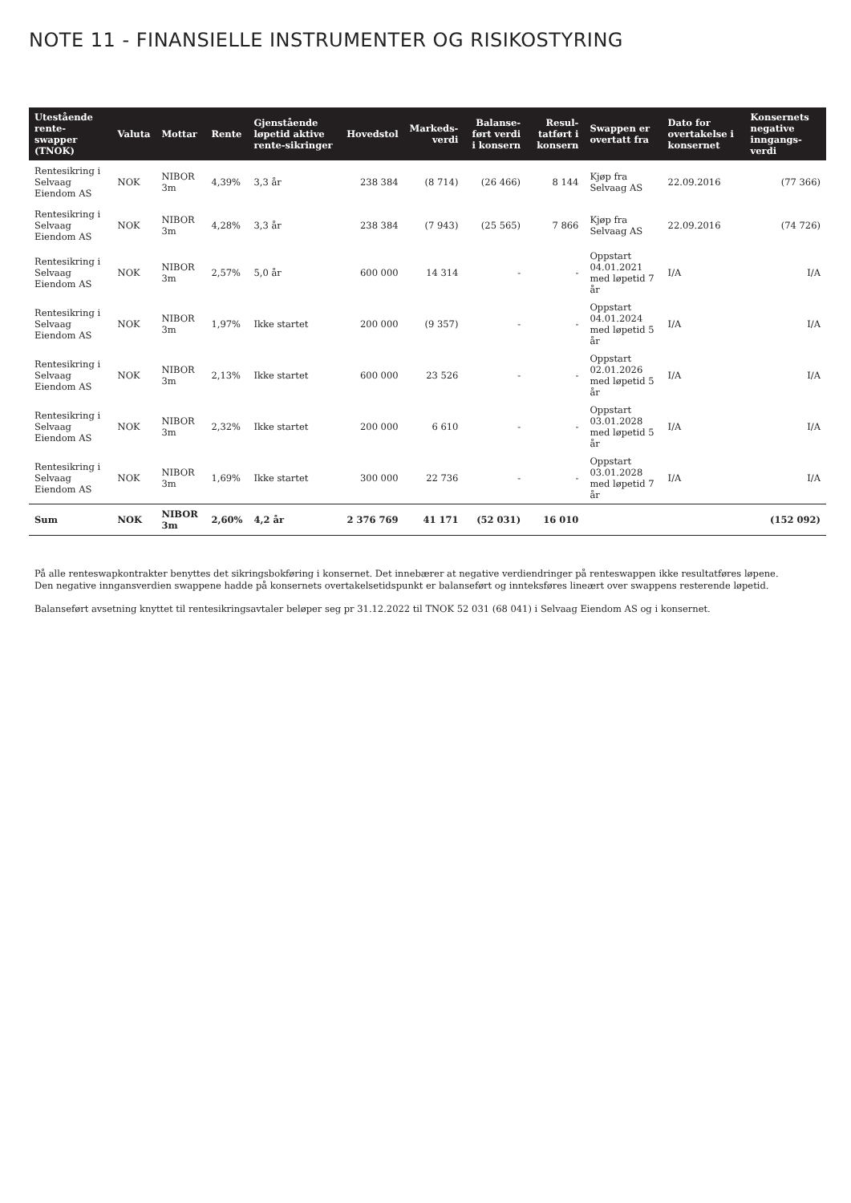NOTE 11 - FINANSIELLE INSTRUMENTER OG RISIKOSTYRING
| Utestående rente- swapper (TNOK) | Valuta | Mottar | Rente | Gjenstående løpetid aktive rente-sikringer | Hovedstol | Markeds- verdi | Balanse- ført verdi i konsern | Resul- tatført i konsern | Swappen er overtatt fra | Dato for overtakelse i konsernet | Konsernets negative inngangs- verdi |
| --- | --- | --- | --- | --- | --- | --- | --- | --- | --- | --- | --- |
| Rentesikring i Selvaag Eiendom AS | NOK | NIBOR 3m | 4,39% | 3,3 år | 238 384 | (8 714) | (26 466) | 8 144 | Kjøp fra Selvaag AS | 22.09.2016 | (77 366) |
| Rentesikring i Selvaag Eiendom AS | NOK | NIBOR 3m | 4,28% | 3,3 år | 238 384 | (7 943) | (25 565) | 7 866 | Kjøp fra Selvaag AS | 22.09.2016 | (74 726) |
| Rentesikring i Selvaag Eiendom AS | NOK | NIBOR 3m | 2,57% | 5,0 år | 600 000 | 14 314 | - | - | Oppstart 04.01.2021 med løpetid 7 år | I/A | I/A |
| Rentesikring i Selvaag Eiendom AS | NOK | NIBOR 3m | 1,97% | Ikke startet | 200 000 | (9 357) | - | - | Oppstart 04.01.2024 med løpetid 5 år | I/A | I/A |
| Rentesikring i Selvaag Eiendom AS | NOK | NIBOR 3m | 2,13% | Ikke startet | 600 000 | 23 526 | - | - | Oppstart 02.01.2026 med løpetid 5 år | I/A | I/A |
| Rentesikring i Selvaag Eiendom AS | NOK | NIBOR 3m | 2,32% | Ikke startet | 200 000 | 6 610 | - | - | Oppstart 03.01.2028 med løpetid 5 år | I/A | I/A |
| Rentesikring i Selvaag Eiendom AS | NOK | NIBOR 3m | 1,69% | Ikke startet | 300 000 | 22 736 | - | - | Oppstart 03.01.2028 med løpetid 7 år | I/A | I/A |
| Sum | NOK | NIBOR 3m | 2,60% | 4,2 år | 2 376 769 | 41 171 | (52 031) | 16 010 | | | (152 092) |
På alle renteswapkontrakter benyttes det sikringsbokføring i konsernet. Det innebærer at negative verdiendringer på renteswappen ikke resultatføres løpene.
Den negative inngansverdien swappene hadde på konsernets overtakelsetidspunkt er balanseført og innteksføres lineært over swappens resterende løpetid.
Balanseført avsetning knyttet til rentesikringsavtaler beløper seg pr 31.12.2022 til TNOK 52 031 (68 041) i Selvaag Eiendom AS og i konsernet.